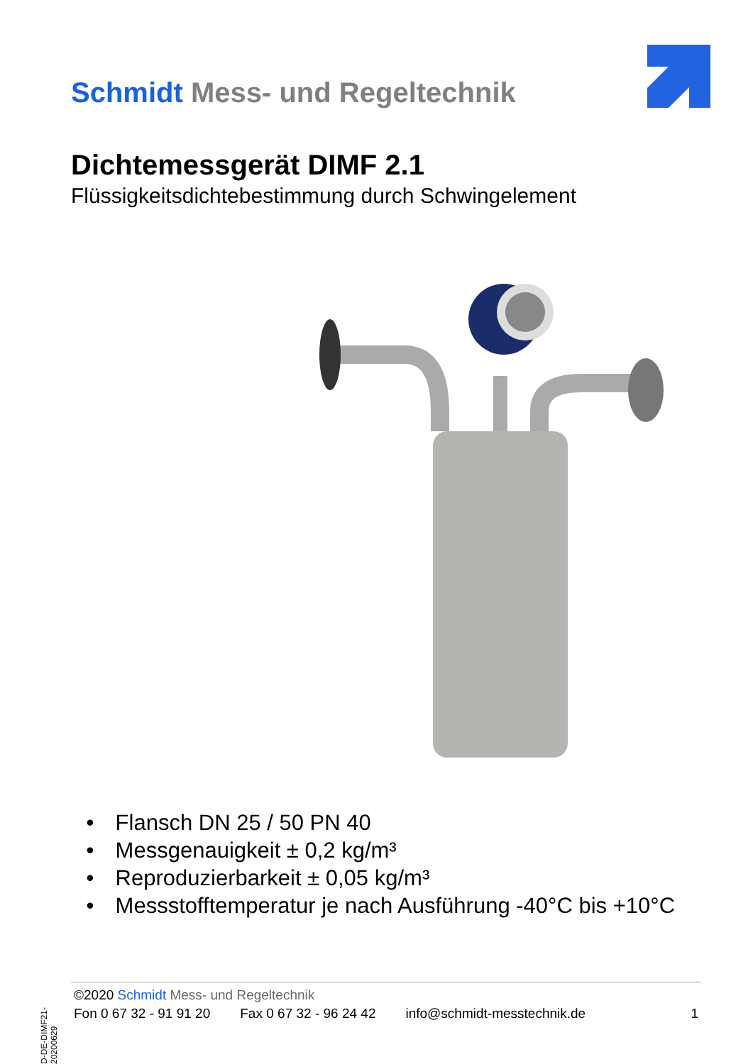Schmidt Mess- und Regeltechnik
Dichtemessgerät DIMF 2.1
Flüssigkeitsdichtebestimmung durch Schwingelement
• Flansch DN 25 / 50 PN 40
• Messgenauigkeit ± 0,2 kg/m³
• Reproduzierbarkeit ± 0,05 kg/m³
• Messstofftemperatur je nach Ausführung -40°C bis +10°C
D-DE-DIMF21-20200629
©2020 Schmidt Mess- und Regeltechnik
Fon 0 67 32 - 91 91 20 Fax 0 67 32 - 96 24 42 info@schmidt-messtechnik.de 1